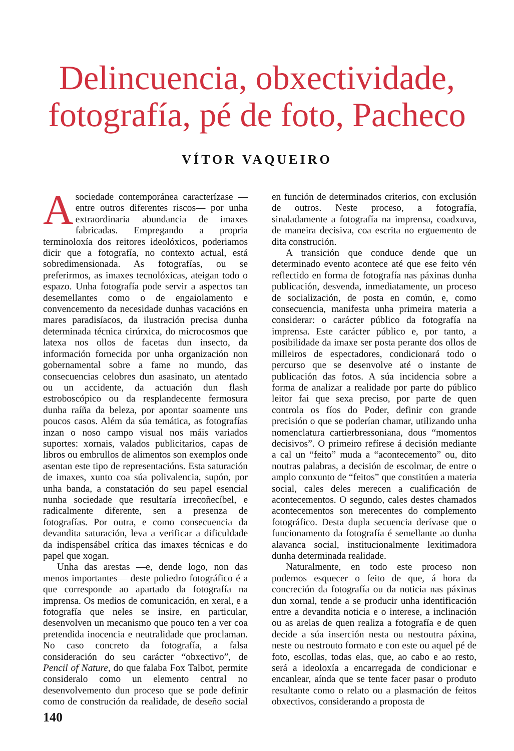Delincuencia, obxectividade,
fotografía, pé de foto, Pacheco
VÍTOR VAQUEIRO
Asociedade contemporánea caracterízase —entre outros diferentes riscos— por unha extraordinaria abundancia de imaxes fabricadas. Empregando a propria terminoloxía dos reitores ideolóxicos, poderiamos dicir que a fotografía, no contexto actual, está sobredimensionada. As fotografías, ou se preferirmos, as imaxes tecnolóxicas, ateigan todo o espazo. Unha fotografía pode servir a aspectos tan desemellantes como o de engaiolamento e convencemento da necesidade dunhas vacacións en mares paradisíacos, da ilustración precisa dunha determinada técnica cirúrxica, do microcosmos que latexa nos ollos de facetas dun insecto, da información fornecida por unha organización non gobernamental sobre a fame no mundo, das consecuencias celobres dun asasinato, un atentado ou un accidente, da actuación dun flash estroboscópico ou da resplandecente fermosura dunha raíña da beleza, por apontar soamente uns poucos casos. Além da súa temática, as fotografías inzan o noso campo visual nos máis variados suportes: xornais, valados publicitarios, capas de libros ou embrullos de alimentos son exemplos onde asentan este tipo de representacións. Esta saturación de imaxes, xunto coa súa polivalencia, supón, por unha banda, a constatación do seu papel esencial nunha sociedade que resultaría irrecoñecíbel, e radicalmente diferente, sen a presenza de fotografías. Por outra, e como consecuencia da devandita saturación, leva a verificar a dificuldade da indispensábel crítica das imaxes técnicas e do papel que xogan.
Unha das arestas —e, dende logo, non das menos importantes— deste poliedro fotográfico é a que corresponde ao apartado da fotografía na imprensa. Os medios de comunicación, en xeral, e a fotografía que neles se insire, en particular, desenvolven un mecanismo que pouco ten a ver coa pretendida inocencia e neutralidade que proclaman. No caso concreto da fotografía, a falsa consideración do seu carácter “obxectivo”, de Pencil of Nature, do que falaba Fox Talbot, permite consideralo como un elemento central no desenvolvemento dun proceso que se pode definir como de construción da realidade, de deseño social en función de determinados criterios, con exclusión de outros. Neste proceso, a fotografía, sinaladamente a fotografía na imprensa, coadxuva, de maneira decisiva, coa escrita no erguemento de dita construción.
A transición que conduce dende que un determinado evento acontece até que ese feito vén reflectido en forma de fotografía nas páxinas dunha publicación, desvenda, inmediatamente, un proceso de socialización, de posta en común, e, como consecuencia, manifesta unha primeira materia a considerar: o carácter público da fotografía na imprensa. Este carácter público e, por tanto, a posibilidade da imaxe ser posta perante dos ollos de milleiros de espectadores, condicionará todo o percurso que se desenvolve até o instante de publicación das fotos. A súa incidencia sobre a forma de analizar a realidade por parte do público leitor fai que sexa preciso, por parte de quen controla os fíos do Poder, definir con grande precisión o que se poderían chamar, utilizando unha nomenclatura cartierbressoniana, dous “momentos decisivos”. O primeiro refírese á decisión mediante a cal un “feito” muda a “acontecemento” ou, dito noutras palabras, a decisión de escolmar, de entre o amplo conxunto de “feitos” que constitúen a materia social, cales deles merecen a cualificación de acontecementos. O segundo, cales destes chamados acontecementos son merecentes do complemento fotográfico. Desta dupla secuencia derívase que o funcionamento da fotografía é semellante ao dunha alavanca social, institucionalmente lexitimadora dunha determinada realidade.
Naturalmente, en todo este proceso non podemos esquecer o feito de que, á hora da concreción da fotografía ou da noticia nas páxinas dun xornal, tende a se producir unha identificación entre a devandita noticia e o interese, a inclinación ou as arelas de quen realiza a fotografía e de quen decide a súa inserción nesta ou nestoutra páxina, neste ou nestrouto formato e con este ou aquel pé de foto, escollas, todas elas, que, ao cabo e ao resto, será a ideoloxía a encarregada de condicionar e encanlear, aínda que se tente facer pasar o produto resultante como o relato ou a plasmación de feitos obxectivos, considerando a proposta de
140